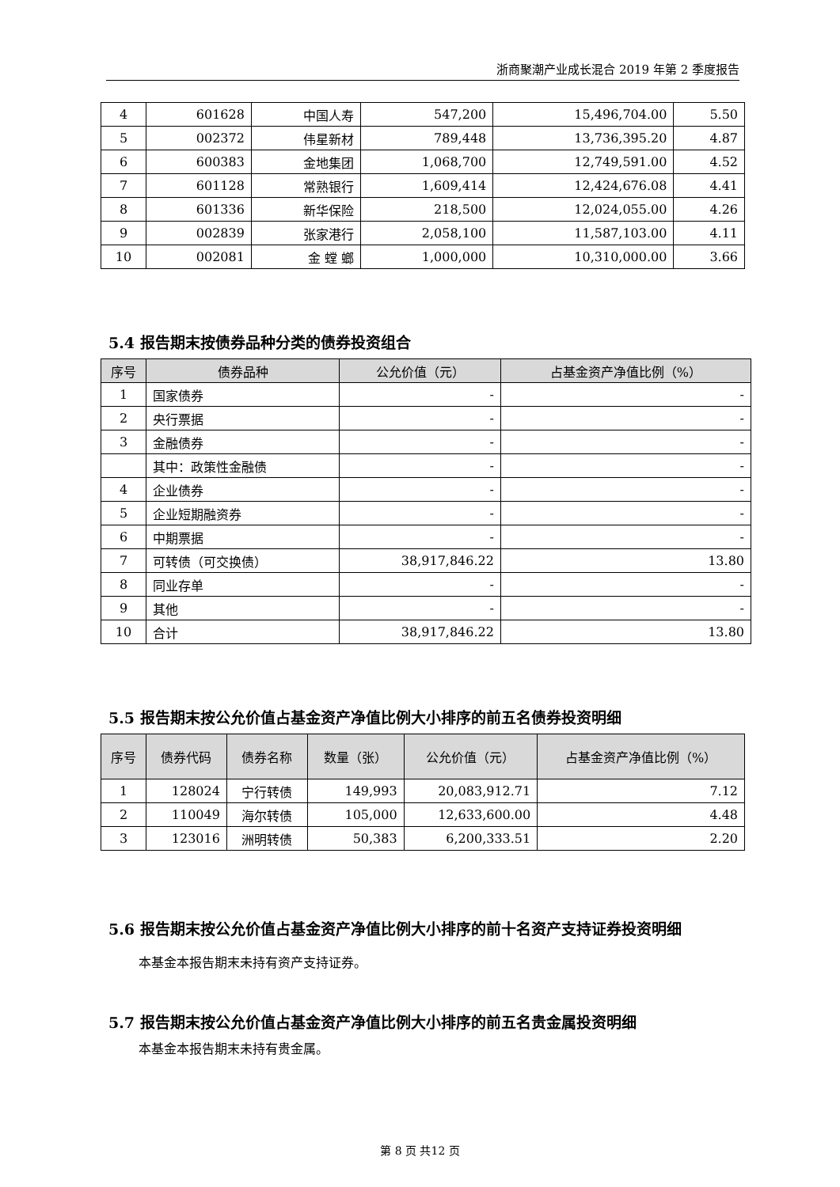浙商聚潮产业成长混合 2019 年第 2 季度报告
| 4 | 601628 | 中国人寿 | 547,200 | 15,496,704.00 | 5.50 |
| 5 | 002372 | 伟星新材 | 789,448 | 13,736,395.20 | 4.87 |
| 6 | 600383 | 金地集团 | 1,068,700 | 12,749,591.00 | 4.52 |
| 7 | 601128 | 常熟银行 | 1,609,414 | 12,424,676.08 | 4.41 |
| 8 | 601336 | 新华保险 | 218,500 | 12,024,055.00 | 4.26 |
| 9 | 002839 | 张家港行 | 2,058,100 | 11,587,103.00 | 4.11 |
| 10 | 002081 | 金 螳 螂 | 1,000,000 | 10,310,000.00 | 3.66 |
5.4 报告期末按债券品种分类的债券投资组合
| 序号 | 债券品种 | 公允价值（元） | 占基金资产净值比例（%） |
| --- | --- | --- | --- |
| 1 | 国家债券 | - | - |
| 2 | 央行票据 | - | - |
| 3 | 金融债券 | - | - |
| | 其中：政策性金融债 | - | - |
| 4 | 企业债券 | - | - |
| 5 | 企业短期融资券 | - | - |
| 6 | 中期票据 | - | - |
| 7 | 可转债（可交换债） | 38,917,846.22 | 13.80 |
| 8 | 同业存单 | - | - |
| 9 | 其他 | - | - |
| 10 | 合计 | 38,917,846.22 | 13.80 |
5.5 报告期末按公允价值占基金资产净值比例大小排序的前五名债券投资明细
| 序号 | 债券代码 | 债券名称 | 数量（张） | 公允价值（元） | 占基金资产净值比例（%） |
| --- | --- | --- | --- | --- | --- |
| 1 | 128024 | 宁行转债 | 149,993 | 20,083,912.71 | 7.12 |
| 2 | 110049 | 海尔转债 | 105,000 | 12,633,600.00 | 4.48 |
| 3 | 123016 | 洲明转债 | 50,383 | 6,200,333.51 | 2.20 |
5.6 报告期末按公允价值占基金资产净值比例大小排序的前十名资产支持证券投资明细
本基金本报告期末未持有资产支持证券。
5.7 报告期末按公允价值占基金资产净值比例大小排序的前五名贵金属投资明细
本基金本报告期末未持有贵金属。
第 8 页 共12 页